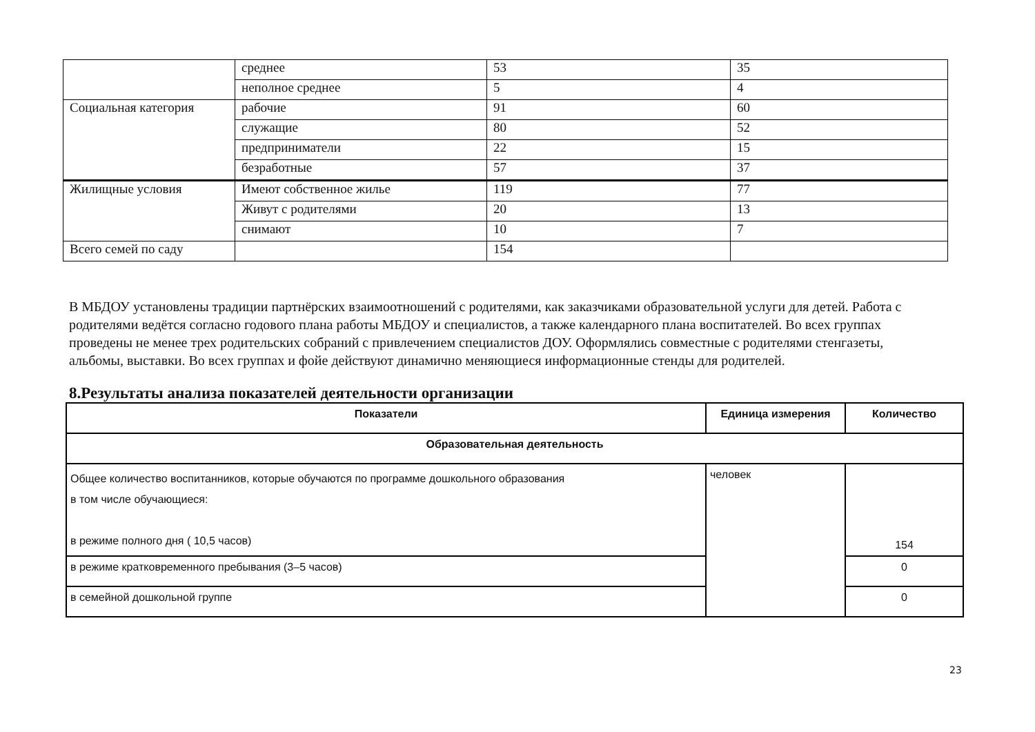| | среднее | 53 | 35 |
| | неполное среднее | 5 | 4 |
| Социальная категория | рабочие | 91 | 60 |
| | служащие | 80 | 52 |
| | предприниматели | 22 | 15 |
| | безработные | 57 | 37 |
| Жилищные условия | Имеют собственное жилье | 119 | 77 |
| | Живут с родителями | 20 | 13 |
| | снимают | 10 | 7 |
| Всего семей по саду | | 154 | |
В МБДОУ установлены традиции партнёрских взаимоотношений с родителями, как заказчиками образовательной услуги для детей. Работа с родителями ведётся согласно годового плана работы МБДОУ и специалистов, а также календарного плана воспитателей. Во всех группах проведены не менее трех родительских собраний с привлечением специалистов ДОУ. Оформлялись совместные с родителями стенгазеты, альбомы, выставки. Во всех группах и фойе действуют динамично меняющиеся информационные стенды для родителей.
8.Результаты анализа показателей деятельности организации
| Показатели | Единица измерения | Количество |
| --- | --- | --- |
| Образовательная деятельность | | |
| Общее количество воспитанников, которые обучаются по программе дошкольного образования в том числе обучающиеся: в режиме полного дня ( 10,5 часов) | человек | 154 |
| в режиме кратковременного пребывания (3–5 часов) | | 0 |
| в семейной дошкольной группе | | 0 |
23